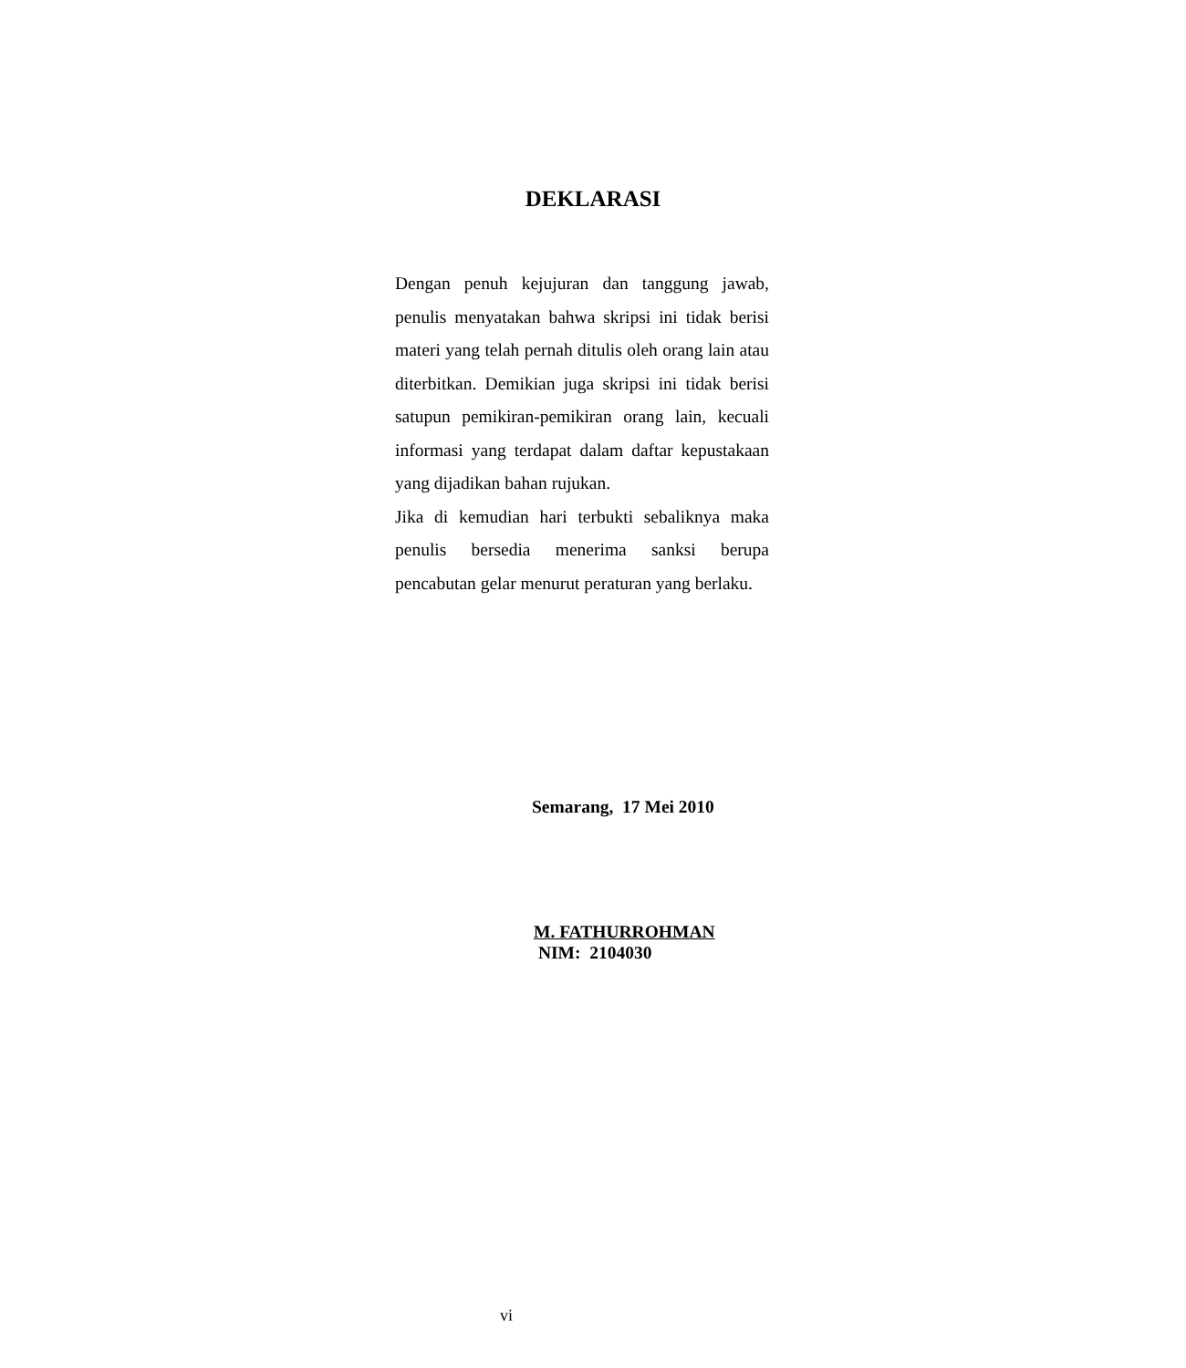DEKLARASI
Dengan penuh kejujuran dan tanggung jawab, penulis menyatakan bahwa skripsi ini tidak berisi materi yang telah pernah ditulis oleh orang lain atau diterbitkan. Demikian juga skripsi ini tidak berisi satupun pemikiran-pemikiran orang lain, kecuali informasi yang terdapat dalam daftar kepustakaan yang dijadikan bahan rujukan.
Jika di kemudian hari terbukti sebaliknya maka penulis bersedia menerima sanksi berupa pencabutan gelar menurut peraturan yang berlaku.
Semarang, 17 Mei 2010
M. FATHURROHMAN
NIM: 2104030
vi